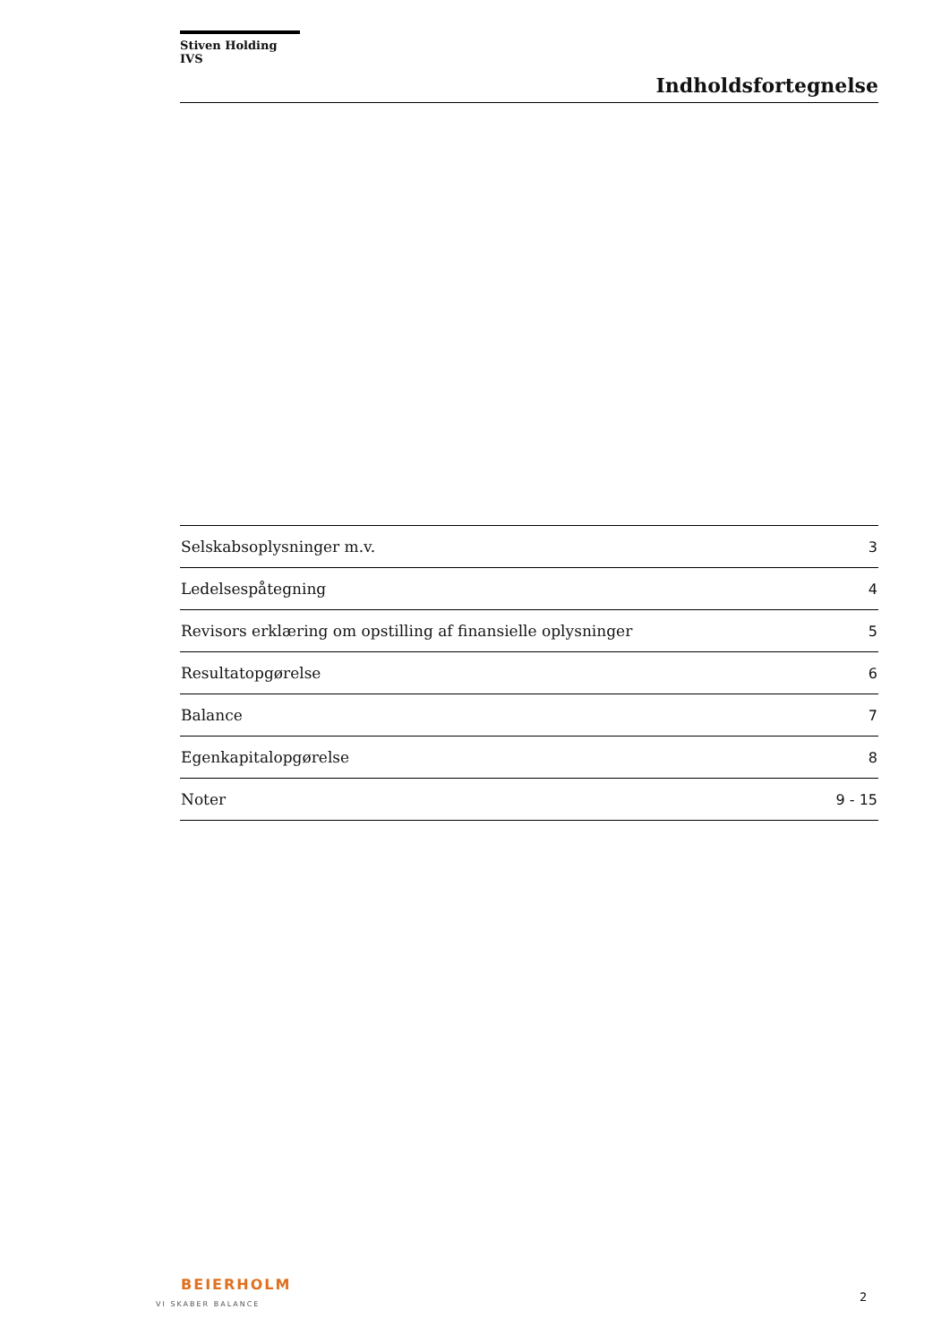Stiven Holding IVS
Indholdsfortegnelse
| Selskabsoplysninger m.v. | 3 |
| Ledelsespåtegning | 4 |
| Revisors erklæring om opstilling af finansielle oplysninger | 5 |
| Resultatopgørelse | 6 |
| Balance | 7 |
| Egenkapitalopgørelse | 8 |
| Noter | 9 - 15 |
BEIERHOLM
VI SKABER BALANCE
2